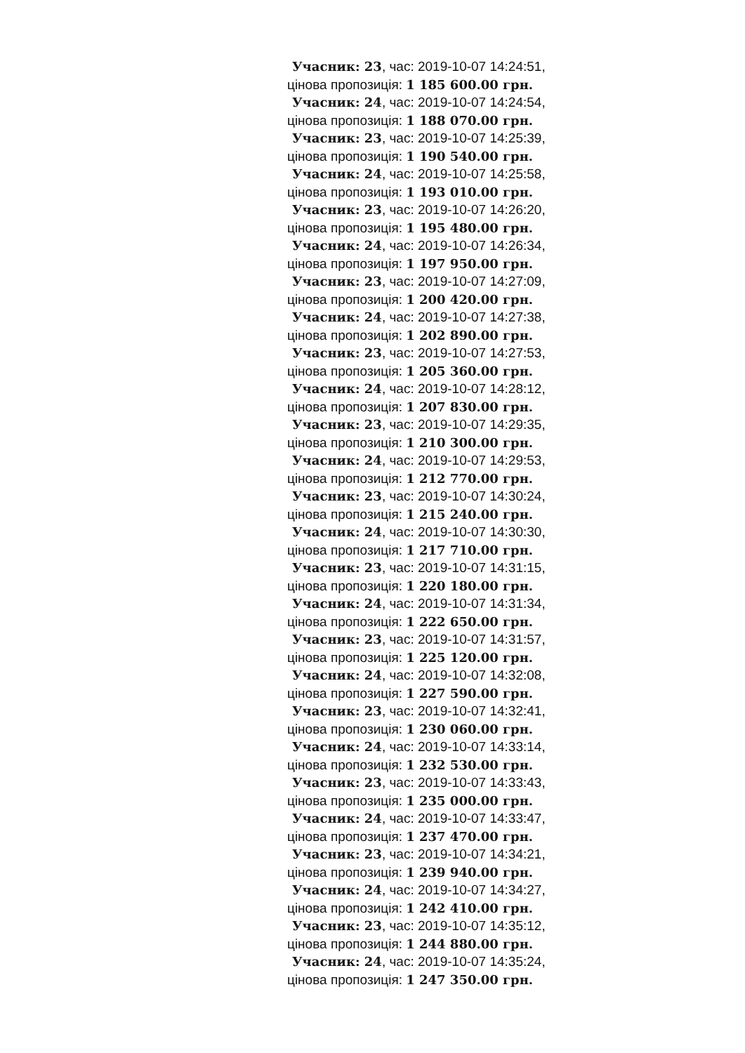Учасник: 23, час: 2019-10-07 14:24:51,
цінова пропозиція: 1 185 600.00 грн.
Учасник: 24, час: 2019-10-07 14:24:54,
цінова пропозиція: 1 188 070.00 грн.
Учасник: 23, час: 2019-10-07 14:25:39,
цінова пропозиція: 1 190 540.00 грн.
Учасник: 24, час: 2019-10-07 14:25:58,
цінова пропозиція: 1 193 010.00 грн.
Учасник: 23, час: 2019-10-07 14:26:20,
цінова пропозиція: 1 195 480.00 грн.
Учасник: 24, час: 2019-10-07 14:26:34,
цінова пропозиція: 1 197 950.00 грн.
Учасник: 23, час: 2019-10-07 14:27:09,
цінова пропозиція: 1 200 420.00 грн.
Учасник: 24, час: 2019-10-07 14:27:38,
цінова пропозиція: 1 202 890.00 грн.
Учасник: 23, час: 2019-10-07 14:27:53,
цінова пропозиція: 1 205 360.00 грн.
Учасник: 24, час: 2019-10-07 14:28:12,
цінова пропозиція: 1 207 830.00 грн.
Учасник: 23, час: 2019-10-07 14:29:35,
цінова пропозиція: 1 210 300.00 грн.
Учасник: 24, час: 2019-10-07 14:29:53,
цінова пропозиція: 1 212 770.00 грн.
Учасник: 23, час: 2019-10-07 14:30:24,
цінова пропозиція: 1 215 240.00 грн.
Учасник: 24, час: 2019-10-07 14:30:30,
цінова пропозиція: 1 217 710.00 грн.
Учасник: 23, час: 2019-10-07 14:31:15,
цінова пропозиція: 1 220 180.00 грн.
Учасник: 24, час: 2019-10-07 14:31:34,
цінова пропозиція: 1 222 650.00 грн.
Учасник: 23, час: 2019-10-07 14:31:57,
цінова пропозиція: 1 225 120.00 грн.
Учасник: 24, час: 2019-10-07 14:32:08,
цінова пропозиція: 1 227 590.00 грн.
Учасник: 23, час: 2019-10-07 14:32:41,
цінова пропозиція: 1 230 060.00 грн.
Учасник: 24, час: 2019-10-07 14:33:14,
цінова пропозиція: 1 232 530.00 грн.
Учасник: 23, час: 2019-10-07 14:33:43,
цінова пропозиція: 1 235 000.00 грн.
Учасник: 24, час: 2019-10-07 14:33:47,
цінова пропозиція: 1 237 470.00 грн.
Учасник: 23, час: 2019-10-07 14:34:21,
цінова пропозиція: 1 239 940.00 грн.
Учасник: 24, час: 2019-10-07 14:34:27,
цінова пропозиція: 1 242 410.00 грн.
Учасник: 23, час: 2019-10-07 14:35:12,
цінова пропозиція: 1 244 880.00 грн.
Учасник: 24, час: 2019-10-07 14:35:24,
цінова пропозиція: 1 247 350.00 грн.